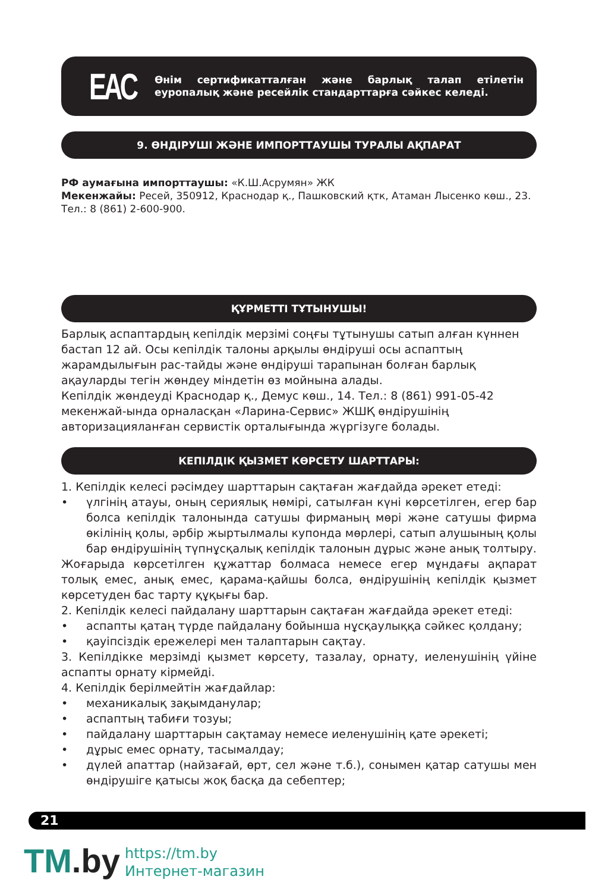EAC
Өнім сертификатталған және барлық талап етілетін еуропалық және ресейлік стандарттарға сәйкес келеді.
9. ӨНДІРУШІ ЖӘНЕ ИМПОРТТАУШЫ ТУРАЛЫ АҚПАРАТ
РФ аумағына импорттаушы: «К.Ш.Асрумян» ЖК
Мекенжайы: Ресей, 350912, Краснодар қ., Пашковский қтк, Атаман Лысенко көш., 23.
Тел.: 8 (861) 2-600-900.
ҚҰРМЕТТІ ТҰТЫНУШЫ!
Барлық аспаптардың кепілдік мерзімі соңғы тұтынушы сатып алған күннен бастап 12 ай. Осы кепілдік талоны арқылы өндіруші осы аспаптың жарамдылығын рас-тайды және өндіруші тарапынан болған барлық ақауларды тегін жөндеу міндетін өз мойнына алады.
Кепілдік жөндеуді Краснодар қ., Демус көш., 14. Тел.: 8 (861) 991-05-42 мекенжай-ында орналасқан «Ларина-Сервис» ЖШҚ өндірушінің авторизацияланған сервистік орталығында жүргізуге болады.
КЕПІЛДІК ҚЫЗМЕТ КӨРСЕТУ ШАРТТАРЫ:
1. Кепілдік келесі рәсімдеу шарттарын сақтаған жағдайда әрекет етеді:
• үлгінің атауы, оның сериялық нөмірі, сатылған күні көрсетілген, егер бар болса кепілдік талонында сатушы фирманың мөрі және сатушы фирма өкілінің қолы, әрбір жыртылмалы купонда мөрлері, сатып алушының қолы бар өндірушінің түпнұсқалық кепілдік талонын дұрыс және анық толтыру.
Жоғарыда көрсетілген құжаттар болмаса немесе егер мұндағы ақпарат толық емес, анық емес, қарама-қайшы болса, өндірушінің кепілдік қызмет көрсетуден бас тарту құқығы бар.
2. Кепілдік келесі пайдалану шарттарын сақтаған жағдайда әрекет етеді:
• аспапты қатаң түрде пайдалану бойынша нұсқаулыққа сәйкес қолдану;
• қауіпсіздік ережелері мен талаптарын сақтау.
3. Кепілдікке мерзімді қызмет көрсету, тазалау, орнату, иеленушінің үйіне аспапты орнату кірмейді.
4. Кепілдік берілмейтін жағдайлар:
• механикалық зақымданулар;
• аспаптың табиғи тозуы;
• пайдалану шарттарын сақтамау немесе иеленушінің қате әрекеті;
• дұрыс емес орнату, тасымалдау;
• дүлей апаттар (найзағай, өрт, сел және т.б.), сонымен қатар сатушы мен өндірушіге қатысы жоқ басқа да себептер;
21
TM.by
https://tm.by
Интернет-магазин